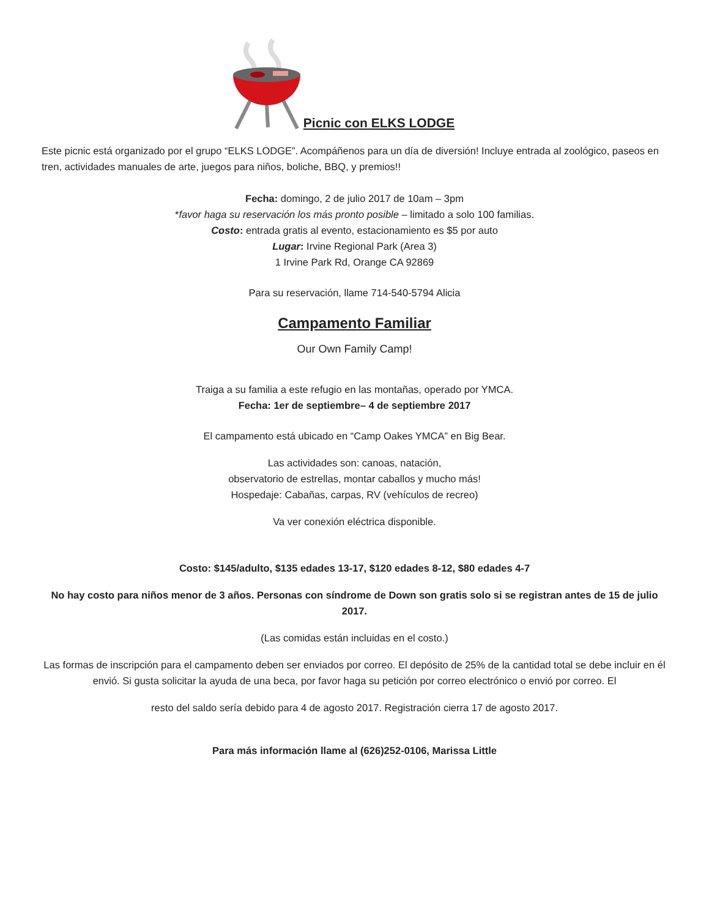Picnic con ELKS LODGE
Este picnic está organizado por el grupo “ELKS LODGE”. Acompáñenos para un día de diversión! Incluye entrada al zoológico, paseos en tren, actividades manuales de arte, juegos para niños, boliche, BBQ, y premios!!
Fecha: domingo, 2 de julio 2017 de 10am – 3pm
*favor haga su reservación los más pronto posible – limitado a solo 100 familias.
Costo: entrada gratis al evento, estacionamiento es $5 por auto
Lugar: Irvine Regional Park (Area 3)
1 Irvine Park Rd, Orange CA 92869
Para su reservación, llame 714-540-5794 Alicia
Campamento Familiar
Our Own Family Camp!
Traiga a su familia a este refugio en las montañas, operado por YMCA.
Fecha: 1er de septiembre– 4 de septiembre 2017
El campamento está ubicado en “Camp Oakes YMCA” en Big Bear.
Las actividades son: canoas, natación,
observatorio de estrellas, montar caballos y mucho más!
Hospedaje: Cabañas, carpas, RV (vehículos de recreo)
Va ver conexión eléctrica disponible.
Costo: $145/adulto, $135 edades 13-17, $120 edades 8-12, $80 edades 4-7
No hay costo para niños menor de 3 años. Personas con síndrome de Down son gratis solo si se registran antes de 15 de julio 2017.
(Las comidas están incluidas en el costo.)
Las formas de inscripción para el campamento deben ser enviados por correo. El depósito de 25% de la cantidad total se debe incluir en él envió. Si gusta solicitar la ayuda de una beca, por favor haga su petición por correo electrónico o envió por correo. El
resto del saldo sería debido para 4 de agosto 2017. Registración cierra 17 de agosto 2017.
Para más información llame al (626)252-0106, Marissa Little